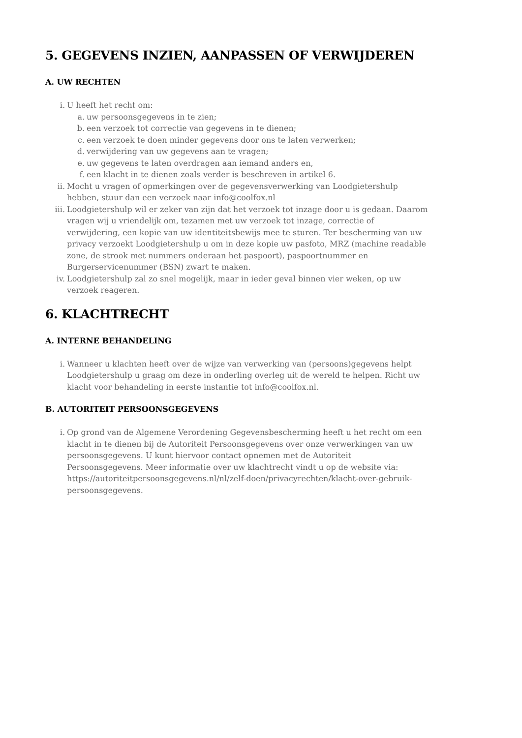5. GEGEVENS INZIEN, AANPASSEN OF VERWIJDEREN
A. UW RECHTEN
i. U heeft het recht om:
a. uw persoonsgegevens in te zien;
b. een verzoek tot correctie van gegevens in te dienen;
c. een verzoek te doen minder gegevens door ons te laten verwerken;
d. verwijdering van uw gegevens aan te vragen;
e. uw gegevens te laten overdragen aan iemand anders en,
f. een klacht in te dienen zoals verder is beschreven in artikel 6.
ii. Mocht u vragen of opmerkingen over de gegevensverwerking van Loodgietershulp hebben, stuur dan een verzoek naar info@coolfox.nl
iii. Loodgietershulp wil er zeker van zijn dat het verzoek tot inzage door u is gedaan. Daarom vragen wij u vriendelijk om, tezamen met uw verzoek tot inzage, correctie of verwijdering, een kopie van uw identiteitsbewijs mee te sturen. Ter bescherming van uw privacy verzoekt Loodgietershulp u om in deze kopie uw pasfoto, MRZ (machine readable zone, de strook met nummers onderaan het paspoort), paspoortnummer en Burgerservicenummer (BSN) zwart te maken.
iv. Loodgietershulp zal zo snel mogelijk, maar in ieder geval binnen vier weken, op uw verzoek reageren.
6. KLACHTRECHT
A. INTERNE BEHANDELING
i. Wanneer u klachten heeft over de wijze van verwerking van (persoons)gegevens helpt Loodgietershulp u graag om deze in onderling overleg uit de wereld te helpen. Richt uw klacht voor behandeling in eerste instantie tot info@coolfox.nl.
B. AUTORITEIT PERSOONSGEGEVENS
i. Op grond van de Algemene Verordening Gegevensbescherming heeft u het recht om een klacht in te dienen bij de Autoriteit Persoonsgegevens over onze verwerkingen van uw persoonsgegevens. U kunt hiervoor contact opnemen met de Autoriteit Persoonsgegevens. Meer informatie over uw klachtrecht vindt u op de website via: https://autoriteitpersoonsgegevens.nl/nl/zelf-doen/privacyrechten/klacht-over-gebruik-persoonsgegevens.